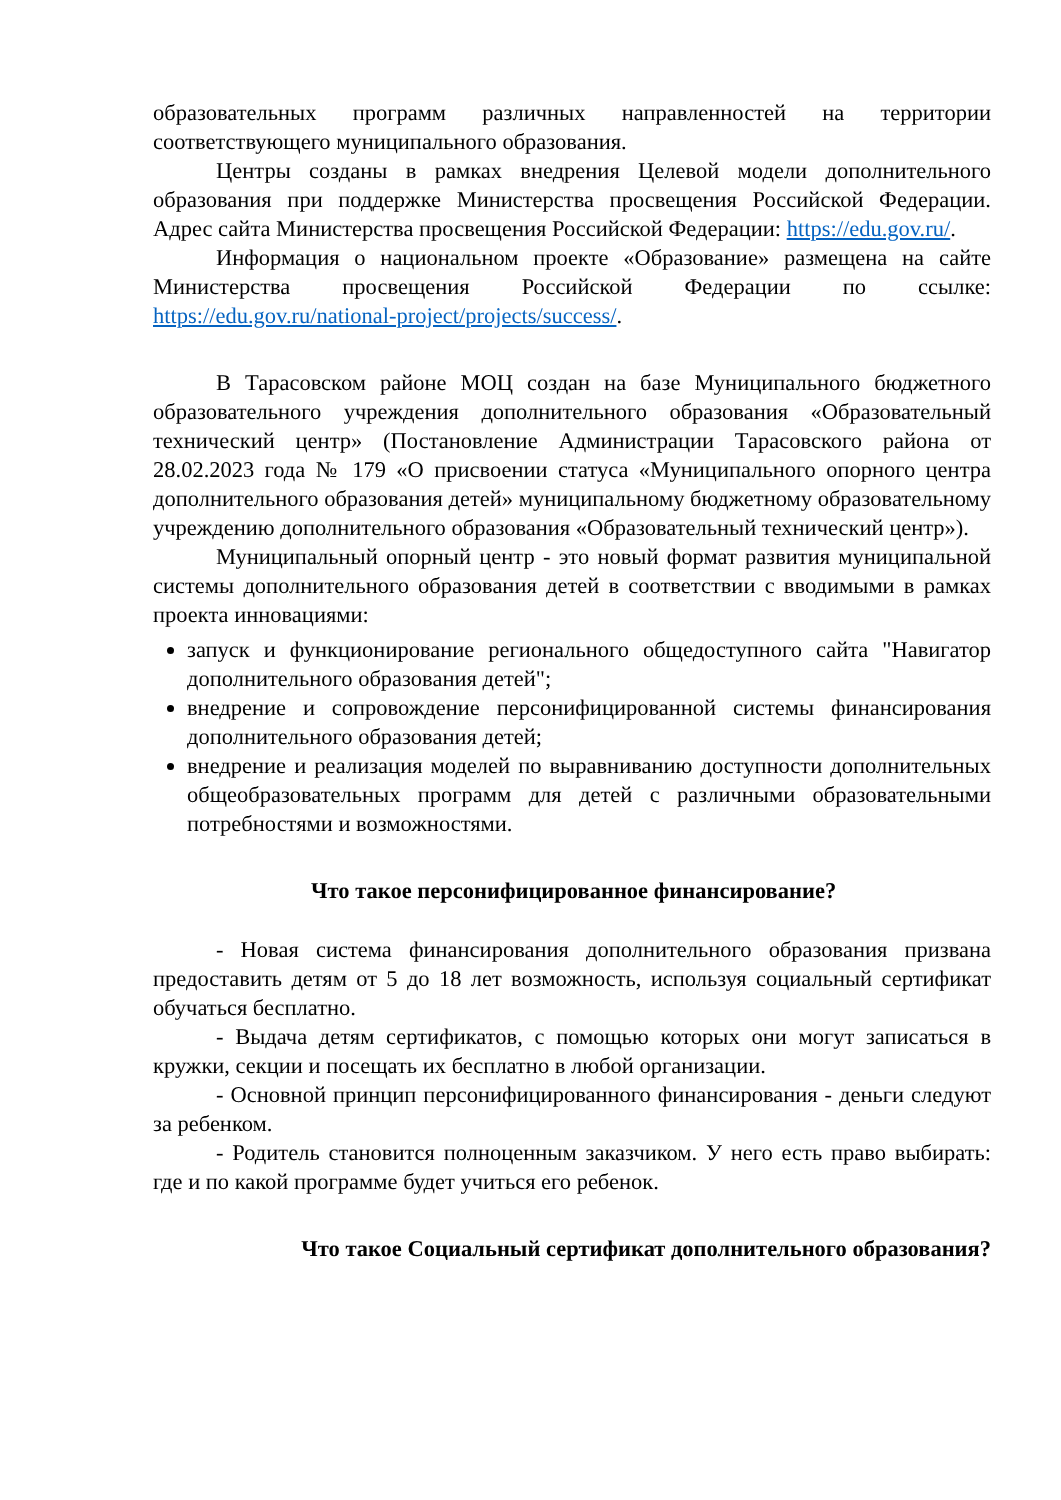образовательных программ различных направленностей на территории соответствующего муниципального образования.
Центры созданы в рамках внедрения Целевой модели дополнительного образования при поддержке Министерства просвещения Российской Федерации. Адрес сайта Министерства просвещения Российской Федерации: https://edu.gov.ru/.
Информация о национальном проекте «Образование» размещена на сайте Министерства просвещения Российской Федерации по ссылке: https://edu.gov.ru/national-project/projects/success/.
В Тарасовском районе МОЦ создан на базе Муниципального бюджетного образовательного учреждения дополнительного образования «Образовательный технический центр» (Постановление Администрации Тарасовского района от 28.02.2023 года № 179 «О присвоении статуса «Муниципального опорного центра дополнительного образования детей» муниципальному бюджетному образовательному учреждению дополнительного образования «Образовательный технический центр»).
Муниципальный опорный центр - это новый формат развития муниципальной системы дополнительного образования детей в соответствии с вводимыми в рамках проекта инновациями:
запуск и функционирование регионального общедоступного сайта "Навигатор дополнительного образования детей";
внедрение и сопровождение персонифицированной системы финансирования дополнительного образования детей;
внедрение и реализация моделей по выравниванию доступности дополнительных общеобразовательных программ для детей с различными образовательными потребностями и возможностями.
Что такое персонифицированное финансирование?
- Новая система финансирования дополнительного образования призвана предоставить детям от 5 до 18 лет возможность, используя социальный сертификат обучаться бесплатно.
- Выдача детям сертификатов, с помощью которых они могут записаться в кружки, секции и посещать их бесплатно в любой организации.
- Основной принцип персонифицированного финансирования - деньги следуют за ребенком.
- Родитель становится полноценным заказчиком. У него есть право выбирать: где и по какой программе будет учиться его ребенок.
Что такое Социальный сертификат дополнительного образования?